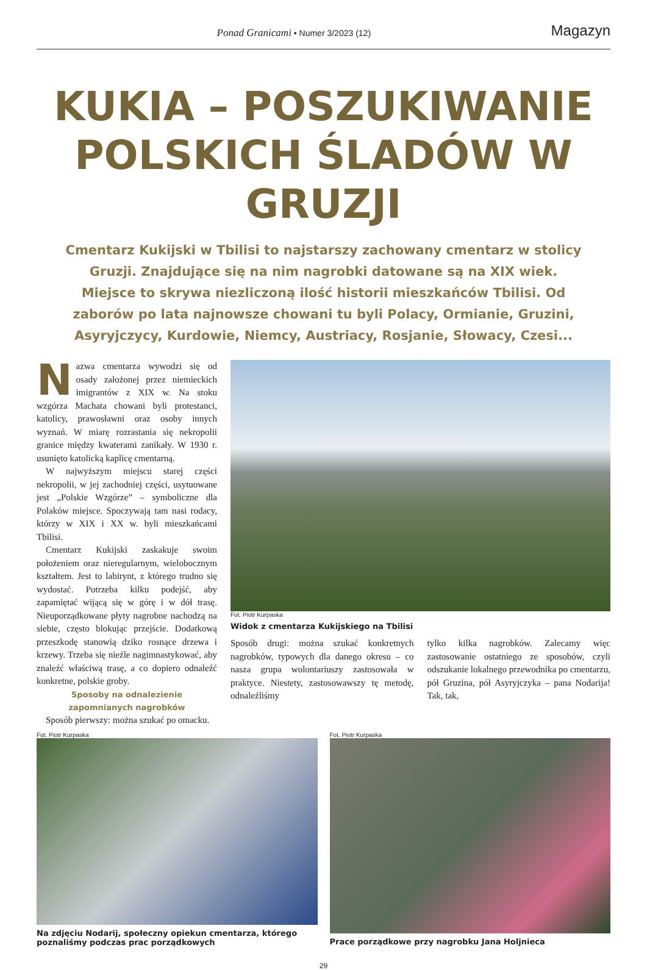Ponad Granicami • Numer 3/2023 (12)
Magazyn
KUKIA – POSZUKIWANIE POLSKICH ŚLADÓW W GRUZJI
Cmentarz Kukijski w Tbilisi to najstarszy zachowany cmentarz w stolicy Gruzji. Znajdujące się na nim nagrobki datowane są na XIX wiek. Miejsce to skrywa niezliczoną ilość historii mieszkańców Tbilisi. Od zaborów po lata najnowsze chowani tu byli Polacy, Ormianie, Gruzini, Asyryjczycy, Kurdowie, Niemcy, Austriacy, Rosjanie, Słowacy, Czesi...
Nazwa cmentarza wywodzi się od osady założonej przez niemieckich imigrantów z XIX w. Na stoku wzgórza Machata chowani byli protestanci, katolicy, prawosławni oraz osoby innych wyznań. W miarę rozrastania się nekropolii granice między kwaterami zanikały. W 1930 r. usunięto katolicką kaplicę cmentarną.
W najwyższym miejscu starej części nekropolii, w jej zachodniej części, usytuowane jest „Polskie Wzgórze” – symboliczne dla Polaków miejsce. Spoczywają tam nasi rodacy, którzy w XIX i XX w. byli mieszkańcami Tbilisi.
Cmentarz Kukijski zaskakuje swoim położeniem oraz nieregularnym, wielobocznym kształtem. Jest to labirynt, z którego trudno się wydostać. Potrzeba kilku podejść, aby zapamiętać wijącą się w górę i w dół trasę. Nieuporządkowane płyty nagrobne nachodzą na siebie, często blokując przejście. Dodatkową przeszkodę stanowią dziko rosnące drzewa i krzewy. Trzeba się nieźle nagimnastykować, aby znaleźć właściwą trasę, a co dopiero odnaleźć konkretne, polskie groby.
Sposoby na odnalezienie
zapomnianych nagrobków
Sposób pierwszy: można szukać po omacku.
Fot. Piotr Kurpaska
Widok z cmentarza Kukijskiego na Tbilisi
Sposób drugi: można szukać konkretnych nagrobków, typowych dla danego okresu – co nasza grupa wolontariuszy zastosowała w praktyce. Niestety, zastosowawszy tę metodę, odnaleźliśmy
tylko kilka nagrobków. Zalecamy więc zastosowanie ostatniego ze sposobów, czyli odszukanie lokalnego przewodnika po cmentarzu, pół Gruzina, pół Asyryjczyka – pana Nodarija! Tak, tak,
Fot. Piotr Kurpaska
Na zdjęciu Nodarij, społeczny opiekun cmentarza, którego poznaliśmy podczas prac porządkowych
Fot. Piotr Kurpaska
Prace porządkowe przy nagrobku Jana Holjnieca
29